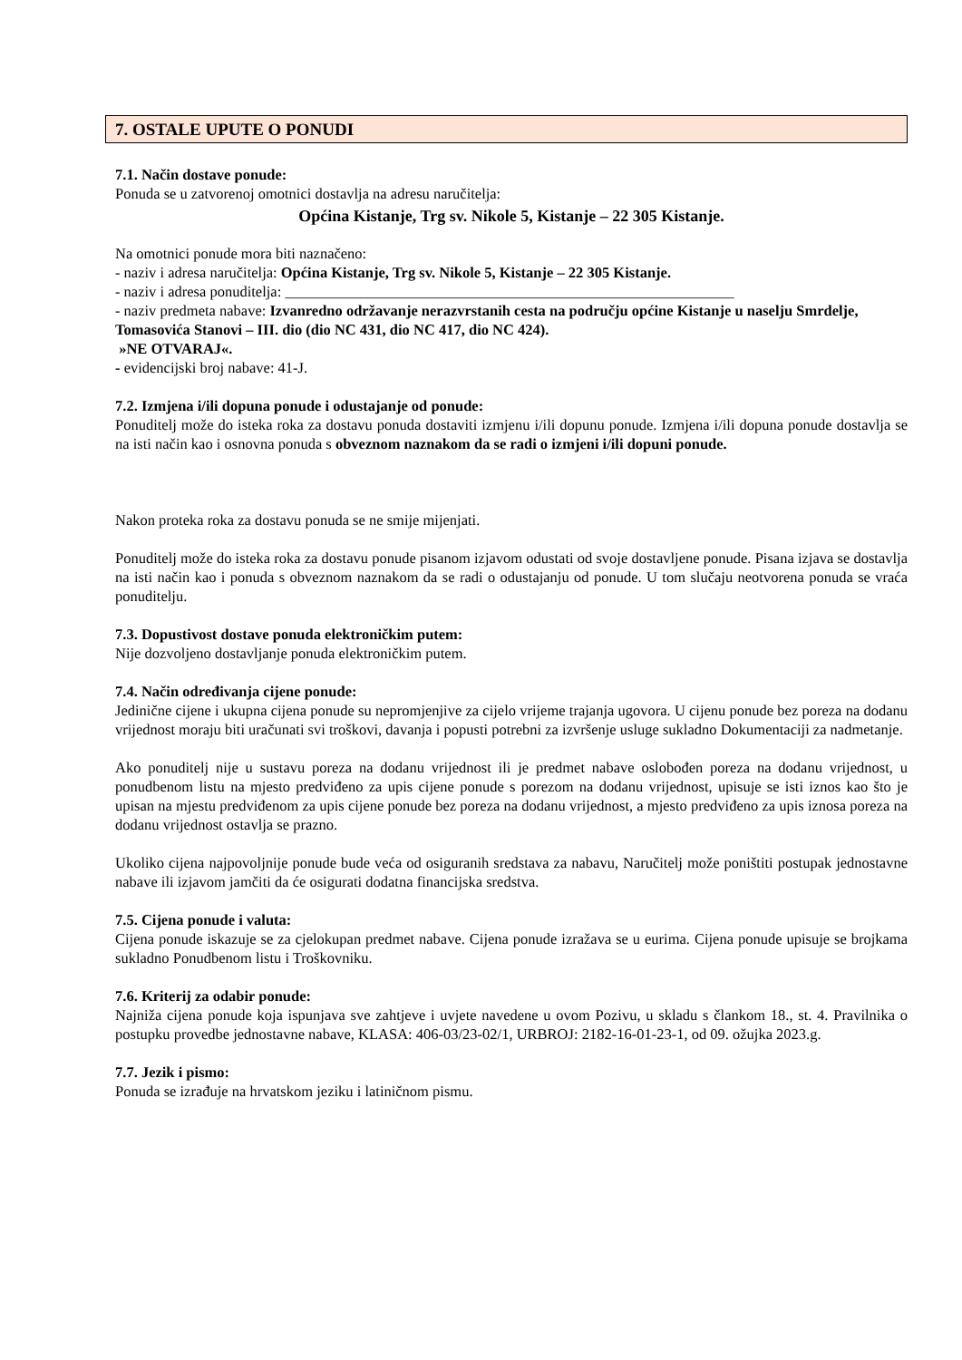7. OSTALE UPUTE O PONUDI
7.1. Način dostave ponude:
Ponuda se u zatvorenoj omotnici dostavlja na adresu naručitelja:
Općina Kistanje, Trg sv. Nikole 5, Kistanje – 22 305 Kistanje.
Na omotnici ponude mora biti naznačeno:
- naziv i adresa naručitelja: Općina Kistanje, Trg sv. Nikole 5, Kistanje – 22 305 Kistanje.
- naziv i adresa ponuditelja: ____________________________________________________________
- naziv predmeta nabave: Izvanredno održavanje nerazvrstanih cesta na području općine Kistanje u naselju Smrdelje, Tomasovića Stanovi – III. dio (dio NC 431, dio NC 417, dio NC 424).
»NE OTVARAJ«.
- evidencijski broj nabave: 41-J.
7.2. Izmjena i/ili dopuna ponude i odustajanje od ponude:
Ponuditelj može do isteka roka za dostavu ponuda dostaviti izmjenu i/ili dopunu ponude. Izmjena i/ili dopuna ponude dostavlja se na isti način kao i osnovna ponuda s obveznom naznakom da se radi o izmjeni i/ili dopuni ponude.
Nakon proteka roka za dostavu ponuda se ne smije mijenjati.
Ponuditelj može do isteka roka za dostavu ponude pisanom izjavom odustati od svoje dostavljene ponude. Pisana izjava se dostavlja na isti način kao i ponuda s obveznom naznakom da se radi o odustajanju od ponude. U tom slučaju neotvorena ponuda se vraća ponuditelju.
7.3. Dopustivost dostave ponuda elektroničkim putem:
Nije dozvoljeno dostavljanje ponuda elektroničkim putem.
7.4. Način određivanja cijene ponude:
Jedinične cijene i ukupna cijena ponude su nepromjenjive za cijelo vrijeme trajanja ugovora. U cijenu ponude bez poreza na dodanu vrijednost moraju biti uračunati svi troškovi, davanja i popusti potrebni za izvršenje usluge sukladno Dokumentaciji za nadmetanje.
Ako ponuditelj nije u sustavu poreza na dodanu vrijednost ili je predmet nabave oslobođen poreza na dodanu vrijednost, u ponudbenom listu na mjesto predviđeno za upis cijene ponude s porezom na dodanu vrijednost, upisuje se isti iznos kao što je upisan na mjestu predviđenom za upis cijene ponude bez poreza na dodanu vrijednost, a mjesto predviđeno za upis iznosa poreza na dodanu vrijednost ostavlja se prazno.
Ukoliko cijena najpovoljnije ponude bude veća od osiguranih sredstava za nabavu, Naručitelj može poništiti postupak jednostavne nabave ili izjavom jamčiti da će osigurati dodatna financijska sredstva.
7.5. Cijena ponude i valuta:
Cijena ponude iskazuje se za cjelokupan predmet nabave. Cijena ponude izražava se u eurima. Cijena ponude upisuje se brojkama sukladno Ponudbenom listu i Troškovniku.
7.6. Kriterij za odabir ponude:
Najniža cijena ponude koja ispunjava sve zahtjeve i uvjete navedene u ovom Pozivu, u skladu s člankom 18., st. 4. Pravilnika o postupku provedbe jednostavne nabave, KLASA: 406-03/23-02/1, URBROJ: 2182-16-01-23-1, od 09. ožujka 2023.g.
7.7. Jezik i pismo:
Ponuda se izrađuje na hrvatskom jeziku i latiničnom pismu.